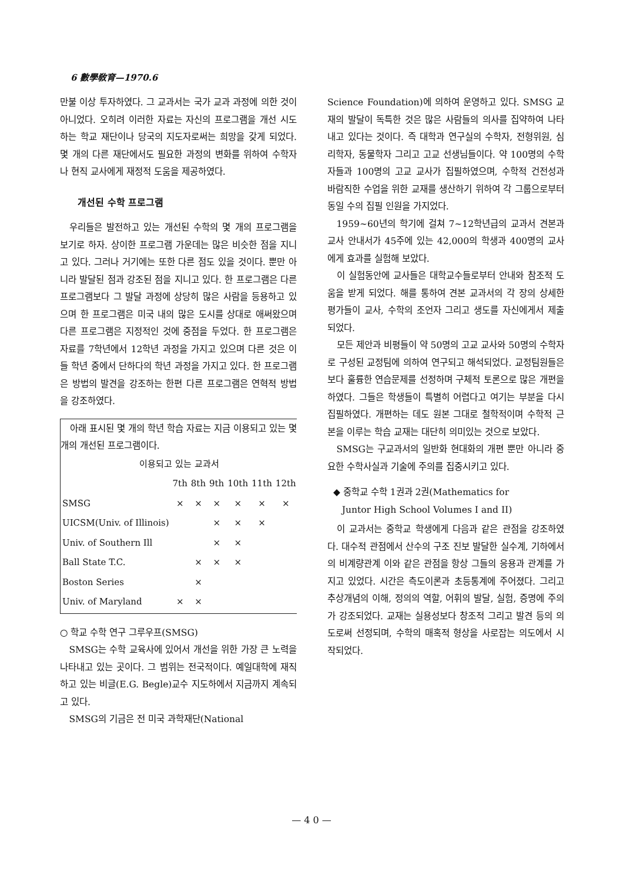6 數學敎育—1970.6
만불 이상 투자하였다. 그 교과서는 국가 교과 과정에 의한 것이 아니었다. 오히려 이러한 자료는 자신의 프로그램을 개선 시도하는 학교 재단이나 당국의 지도자로써는 희망을 갖게 되었다. 몇 개의 다른 재단에서도 필요한 과정의 변화를 위하여 수학자나 현직 교사에게 재정적 도움을 제공하였다.
개선된 수학 프로그램
우리들은 발전하고 있는 개선된 수학의 몇 개의 프로그램을 보기로 하자. 상이한 프로그램 가운데는 많은 비슷한 점을 지니고 있다. 그러나 거기에는 또한 다른 점도 있을 것이다. 뿐만 아니라 발달된 점과 강조된 점을 지니고 있다. 한 프로그램은 다른 프로그램보다 그 발달 과정에 상당히 많은 사람을 등용하고 있으며 한 프로그램은 미국 내의 많은 도시를 상대로 애써왔으며 다른 프로그램은 지정적인 것에 중점을 두었다. 한 프로그램은 자료를 7학년에서 12학년 과정을 가지고 있으며 다른 것은 이들 학년 중에서 단하다의 학년 과정을 가지고 있다. 한 프로그램은 방법의 발견을 강조하는 한편 다른 프로그램은 연혁적 방법을 강조하였다.
아래 표시된 몇 개의 학년 학습 자료는 지금 이용되고 있는 몇 개의 개선된 프로그램이다.
| 이용되고 있는 교과서 | | | | | | |
| --- | --- | --- | --- | --- | --- | --- |
| | 7th | 8th | 9th | 10th | 11th | 12th |
| SMSG | × | × | × | × | × | × |
| UICSM(Univ. of Illinois) | | | × | × | × | |
| Univ. of Southern Ill | | | × | × | | |
| Ball State T.C. | | × | × | × | | |
| Boston Series | | × | | | | |
| Univ. of Maryland | × | × | | | | |
○ 학교 수학 연구 그루우프(SMSG)
SMSG는 수학 교육사에 있어서 개선을 위한 가장 큰 노력을 나타내고 있는 곳이다. 그 범위는 전국적이다. 예일대학에 재직하고 있는 비글(E.G. Begle)교수 지도하에서 지금까지 계속되고 있다.
SMSG의 기금은 전 미국 과학재단(National
Science Foundation)에 의하여 운영하고 있다. SMSG 교재의 발달이 독특한 것은 많은 사람들의 의사를 집약하여 나타내고 있다는 것이다. 즉 대학과 연구실의 수학자, 전형위원, 심리학자, 동물학자 그리고 고교 선생님들이다. 약 100명의 수학자들과 100명의 고교 교사가 집필하였으며, 수학적 건전성과 바람직한 수업을 위한 교재를 생산하기 위하여 각 그룹으로부터 동일 수의 집필 인원을 가지었다.
1959~60년의 학기에 걸쳐 7~12학년급의 교과서 견본과 교사 안내서가 45주에 있는 42,000의 학생과 400명의 교사에게 효과를 실험해 보았다.
이 실험동안에 교사들은 대학교수들로부터 안내와 참조적 도움을 받게 되었다. 해를 통하여 견본 교과서의 각 장의 상세한 평가들이 교사, 수학의 조언자 그리고 생도를 자신에게서 제출되었다.
모든 제안과 비평들이 약 50명의 고교 교사와 50명의 수학자로 구성된 교정팀에 의하여 연구되고 해석되었다. 교정팀원들은 보다 훌륭한 연습문제를 선정하며 구체적 토론으로 많은 개편을 하였다. 그들은 학생들이 특별히 어렵다고 여기는 부분을 다시 집필하였다. 개편하는 데도 원본 그대로 철학적이며 수학적 근본을 이루는 학습 교재는 대단히 의미있는 것으로 보았다.
SMSG는 구교과서의 일반화 현대화의 개편 뿐만 아니라 중요한 수학사실과 기술에 주의를 집중시키고 있다.
◆ 중학교 수학 1권과 2권(Mathematics for
Juntor High School Volumes I and II)
이 교과서는 중학교 학생에게 다음과 같은 관점을 강조하였다. 대수적 관점에서 산수의 구조 진보 발달한 실수계, 기하에서의 비계량관계 이와 같은 관점을 항상 그들의 응용과 관계를 가지고 있었다. 시간은 측도이론과 초등통계에 주어졌다. 그리고 추상개념의 이해, 정의의 역할, 어휘의 발달, 실험, 증명에 주의가 강조되었다. 교재는 실용성보다 창조적 그리고 발견 등의 의도로써 선정되며, 수학의 매혹적 형상을 사로잡는 의도에서 시작되었다.
— 4 0 —